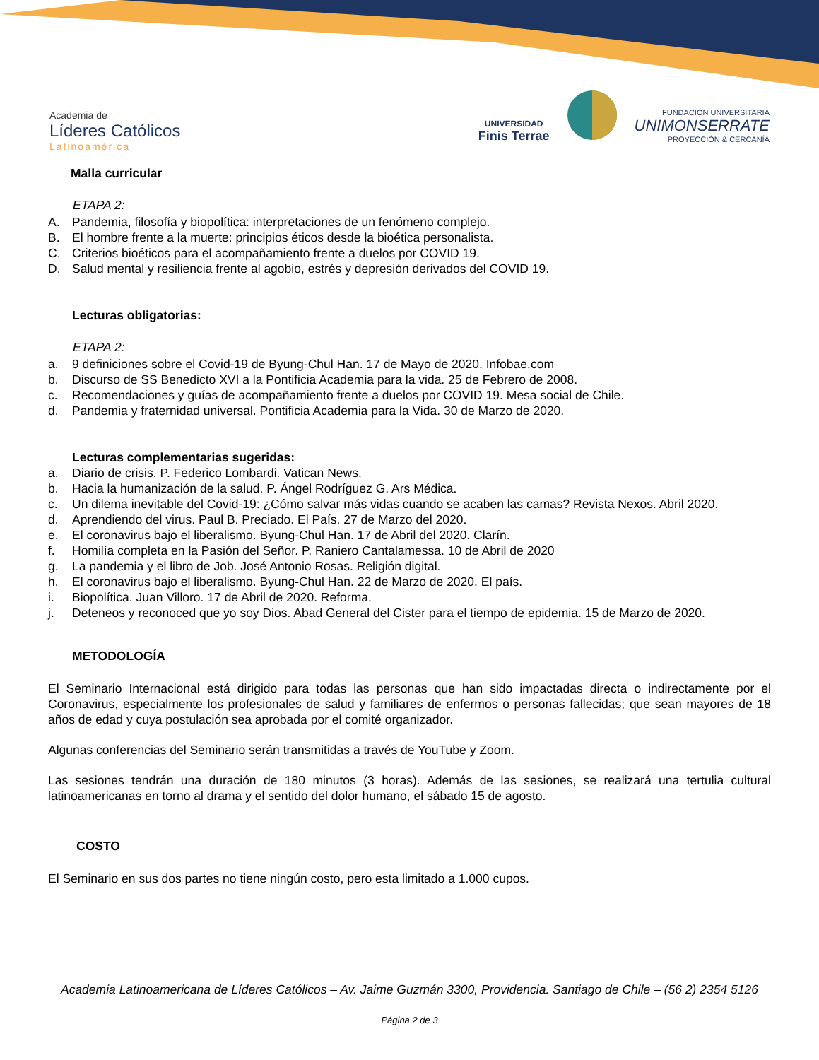Academia de
Líderes Católicos
Latinoamérica
UNIVERSIDAD
Finis Terrae
FUNDACIÓN UNIVERSITARIA
UNIMONSERRATE
PROYECCIÓN & CERCANÍA
Malla curricular
ETAPA 2:
A. Pandemia, filosofía y biopolítica: interpretaciones de un fenómeno complejo.
B. El hombre frente a la muerte: principios éticos desde la bioética personalista.
C. Criterios bioéticos para el acompañamiento frente a duelos por COVID 19.
D. Salud mental y resiliencia frente al agobio, estrés y depresión derivados del COVID 19.
Lecturas obligatorias:
ETAPA 2:
a. 9 definiciones sobre el Covid-19 de Byung-Chul Han. 17 de Mayo de 2020. Infobae.com
b. Discurso de SS Benedicto XVI a la Pontificia Academia para la vida. 25 de Febrero de 2008.
c. Recomendaciones y guías de acompañamiento frente a duelos por COVID 19. Mesa social de Chile.
d. Pandemia y fraternidad universal. Pontificia Academia para la Vida. 30 de Marzo de 2020.
Lecturas complementarias sugeridas:
a. Diario de crisis. P. Federico Lombardi. Vatican News.
b. Hacia la humanización de la salud. P. Ángel Rodríguez G. Ars Médica.
c. Un dilema inevitable del Covid-19: ¿Cómo salvar más vidas cuando se acaben las camas? Revista Nexos. Abril 2020.
d. Aprendiendo del virus. Paul B. Preciado. El País. 27 de Marzo del 2020.
e. El coronavirus bajo el liberalismo. Byung-Chul Han. 17 de Abril del 2020. Clarín.
f. Homilía completa en la Pasión del Señor. P. Raniero Cantalamessa. 10 de Abril de 2020
g. La pandemia y el libro de Job. José Antonio Rosas. Religión digital.
h. El coronavirus bajo el liberalismo. Byung-Chul Han. 22 de Marzo de 2020. El país.
i. Biopolítica. Juan Villoro. 17 de Abril de 2020. Reforma.
j. Deteneos y reconoced que yo soy Dios. Abad General del Cister para el tiempo de epidemia. 15 de Marzo de 2020.
METODOLOGÍA
El Seminario Internacional está dirigido para todas las personas que han sido impactadas directa o indirectamente por el Coronavirus, especialmente los profesionales de salud y familiares de enfermos o personas fallecidas; que sean mayores de 18 años de edad y cuya postulación sea aprobada por el comité organizador.
Algunas conferencias del Seminario serán transmitidas a través de YouTube y Zoom.
Las sesiones tendrán una duración de 180 minutos (3 horas). Además de las sesiones, se realizará una tertulia cultural latinoamericanas en torno al drama y el sentido del dolor humano, el sábado 15 de agosto.
COSTO
El Seminario en sus dos partes no tiene ningún costo, pero esta limitado a 1.000 cupos.
Academia Latinoamericana de Líderes Católicos – Av. Jaime Guzmán 3300, Providencia. Santiago de Chile – (56 2) 2354 5126
Página 2 de 3